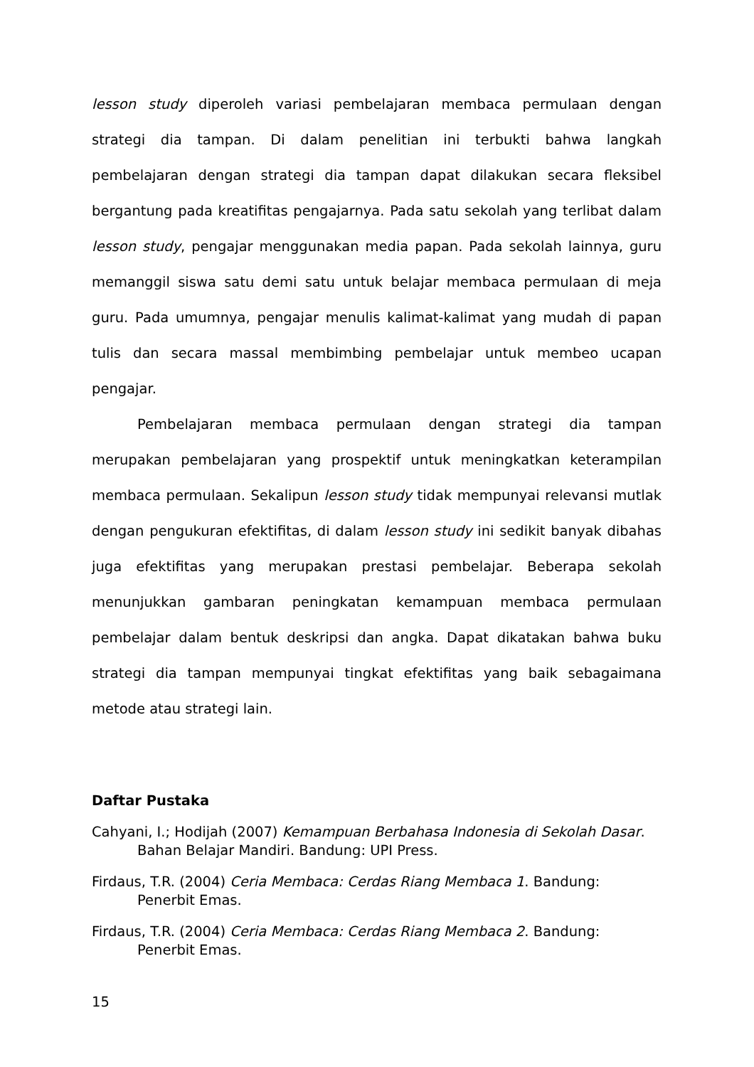lesson study diperoleh variasi pembelajaran membaca permulaan dengan strategi dia tampan. Di dalam penelitian ini terbukti bahwa langkah pembelajaran dengan strategi dia tampan dapat dilakukan secara fleksibel bergantung pada kreatifitas pengajarnya. Pada satu sekolah yang terlibat dalam lesson study, pengajar menggunakan media papan. Pada sekolah lainnya, guru memanggil siswa satu demi satu untuk belajar membaca permulaan di meja guru. Pada umumnya, pengajar menulis kalimat-kalimat yang mudah di papan tulis dan secara massal membimbing pembelajar untuk membeo ucapan pengajar.
Pembelajaran membaca permulaan dengan strategi dia tampan merupakan pembelajaran yang prospektif untuk meningkatkan keterampilan membaca permulaan. Sekalipun lesson study tidak mempunyai relevansi mutlak dengan pengukuran efektifitas, di dalam lesson study ini sedikit banyak dibahas juga efektifitas yang merupakan prestasi pembelajar. Beberapa sekolah menunjukkan gambaran peningkatan kemampuan membaca permulaan pembelajar dalam bentuk deskripsi dan angka. Dapat dikatakan bahwa buku strategi dia tampan mempunyai tingkat efektifitas yang baik sebagaimana metode atau strategi lain.
Daftar Pustaka
Cahyani, I.; Hodijah (2007) Kemampuan Berbahasa Indonesia di Sekolah Dasar. Bahan Belajar Mandiri. Bandung: UPI Press.
Firdaus, T.R. (2004) Ceria Membaca: Cerdas Riang Membaca 1. Bandung: Penerbit Emas.
Firdaus, T.R. (2004) Ceria Membaca: Cerdas Riang Membaca 2. Bandung: Penerbit Emas.
15